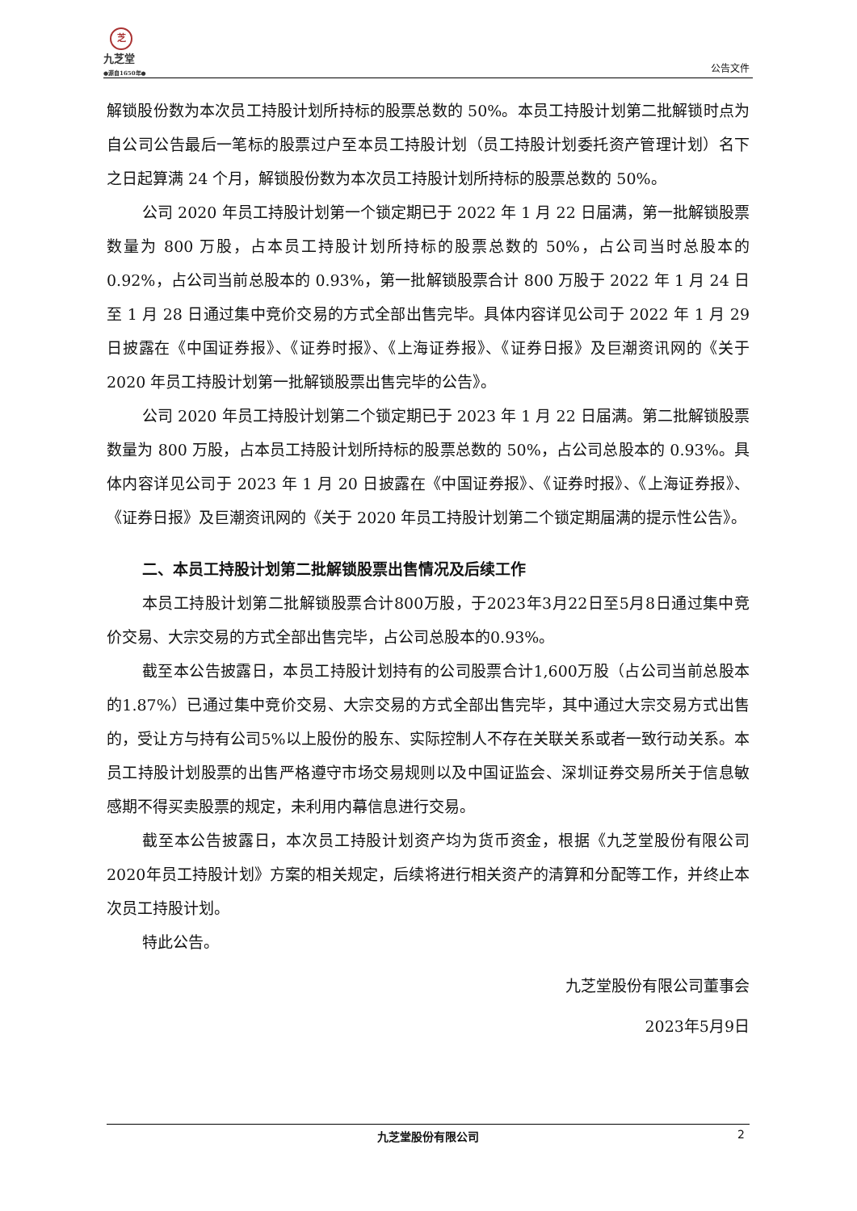芝
九芝堂
●源自1650年●
公告文件
解锁股份数为本次员工持股计划所持标的股票总数的 50%。本员工持股计划第二批解锁时点为自公司公告最后一笔标的股票过户至本员工持股计划（员工持股计划委托资产管理计划）名下之日起算满 24 个月，解锁股份数为本次员工持股计划所持标的股票总数的 50%。
公司 2020 年员工持股计划第一个锁定期已于 2022 年 1 月 22 日届满，第一批解锁股票数量为 800 万股，占本员工持股计划所持标的股票总数的 50%，占公司当时总股本的 0.92%，占公司当前总股本的 0.93%，第一批解锁股票合计 800 万股于 2022 年 1 月 24 日至 1 月 28 日通过集中竞价交易的方式全部出售完毕。具体内容详见公司于 2022 年 1 月 29 日披露在《中国证券报》、《证券时报》、《上海证券报》、《证券日报》及巨潮资讯网的《关于 2020 年员工持股计划第一批解锁股票出售完毕的公告》。
公司 2020 年员工持股计划第二个锁定期已于 2023 年 1 月 22 日届满。第二批解锁股票数量为 800 万股，占本员工持股计划所持标的股票总数的 50%，占公司总股本的 0.93%。具体内容详见公司于 2023 年 1 月 20 日披露在《中国证券报》、《证券时报》、《上海证券报》、《证券日报》及巨潮资讯网的《关于 2020 年员工持股计划第二个锁定期届满的提示性公告》。
二、本员工持股计划第二批解锁股票出售情况及后续工作
本员工持股计划第二批解锁股票合计800万股，于2023年3月22日至5月8日通过集中竞价交易、大宗交易的方式全部出售完毕，占公司总股本的0.93%。
截至本公告披露日，本员工持股计划持有的公司股票合计1,600万股（占公司当前总股本的1.87%）已通过集中竞价交易、大宗交易的方式全部出售完毕，其中通过大宗交易方式出售的，受让方与持有公司5%以上股份的股东、实际控制人不存在关联关系或者一致行动关系。本员工持股计划股票的出售严格遵守市场交易规则以及中国证监会、深圳证券交易所关于信息敏感期不得买卖股票的规定，未利用内幕信息进行交易。
截至本公告披露日，本次员工持股计划资产均为货币资金，根据《九芝堂股份有限公司2020年员工持股计划》方案的相关规定，后续将进行相关资产的清算和分配等工作，并终止本次员工持股计划。
特此公告。
九芝堂股份有限公司董事会
2023年5月9日
九芝堂股份有限公司 2